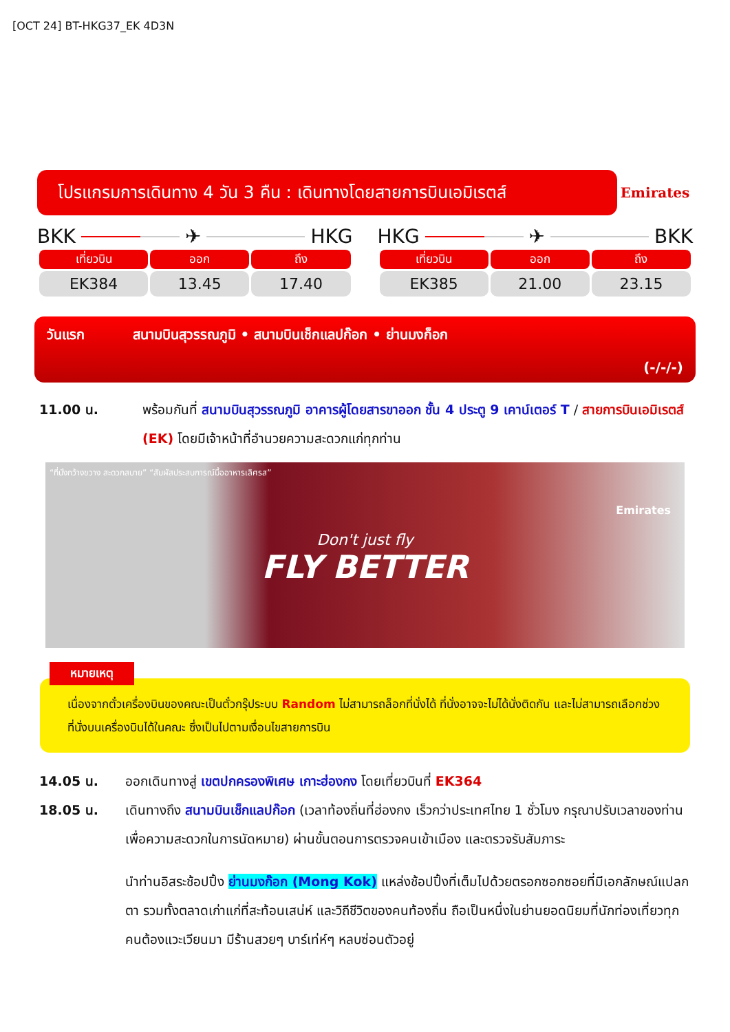[OCT 24] BT-HKG37_EK 4D3N
โปรแกรมการเดินทาง 4 วัน 3 คืน : เดินทางโดยสายการบินเอมิเรตส์
Emirates
BKK ✈ HKG
| เที่ยวบิน | ออก | ถึง |
| --- | --- | --- |
| EK384 | 13.45 | 17.40 |
HKG ✈ BKK
| เที่ยวบิน | ออก | ถึง |
| --- | --- | --- |
| EK385 | 21.00 | 23.15 |
วันแรก สนามบินสุวรรณภูมิ • สนามบินเช็กแลปก๊อก • ย่านมงก็อก
(-/-/-)
11.00 น. พร้อมกันที่ สนามบินสุวรรณภูมิ อาคารผู้โดยสารขาออก ชั้น 4 ประตู 9 เคาน์เตอร์ T / สายการบินเอมิเรตส์ (EK) โดยมีเจ้าหน้าที่อำนวยความสะดวกแก่ทุกท่าน
“ที่นั่งกว้างขวาง สะดวกสบาย” “สัมผัสประสบการณ์มื้ออาหารเลิศรส”
Don't just fly
FLY BETTER
Emirates
หมายเหตุ
เนื่องจากตั๋วเครื่องบินของคณะเป็นตั๋วกรุ๊ประบบ Random ไม่สามารถล็อกที่นั่งได้ ที่นั่งอาจจะไม่ได้นั่งติดกัน และไม่สามารถเลือกช่วงที่นั่งบนเครื่องบินได้ในคณะ ซึ่งเป็นไปตามเงื่อนไขสายการบิน
14.05 น. ออกเดินทางสู่ เขตปกครองพิเศษ เกาะฮ่องกง โดยเที่ยวบินที่ EK364
18.05 น. เดินทางถึง สนามบินเช็กแลปก๊อก (เวลาท้องถิ่นที่ฮ่องกง เร็วกว่าประเทศไทย 1 ชั่วโมง กรุณาปรับเวลาของท่านเพื่อความสะดวกในการนัดหมาย) ผ่านขั้นตอนการตรวจคนเข้าเมือง และตรวจรับสัมภาระ
นำท่านอิสระช้อปปิ้ง ย่านมงก๊อก (Mong Kok) แหล่งช้อปปิ้งที่เต็มไปด้วยตรอกซอกซอยที่มีเอกลักษณ์แปลกตา รวมทั้งตลาดเก่าแก่ที่สะท้อนเสน่ห์ และวิถีชีวิตของคนท้องถิ่น ถือเป็นหนึ่งในย่านยอดนิยมที่นักท่องเที่ยวทุกคนต้องแวะเวียนมา มีร้านสวยๆ บาร์เท่ห์ๆ หลบซ่อนตัวอยู่